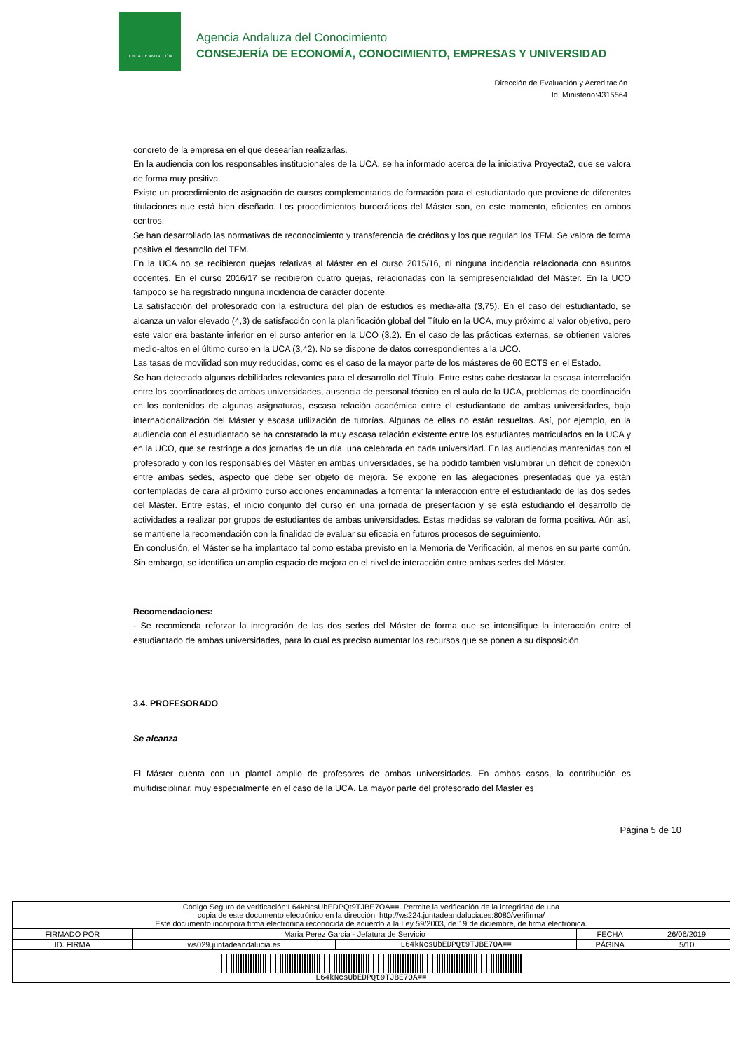JUNTA DE ANDALUCIA
Agencia Andaluza del Conocimiento
CONSEJERÍA DE ECONOMÍA, CONOCIMIENTO, EMPRESAS Y UNIVERSIDAD
Dirección de Evaluación y Acreditación
Id. Ministerio:4315564
concreto de la empresa en el que desearían realizarlas.
En la audiencia con los responsables institucionales de la UCA, se ha informado acerca de la iniciativa Proyecta2, que se valora de forma muy positiva.
Existe un procedimiento de asignación de cursos complementarios de formación para el estudiantado que proviene de diferentes titulaciones que está bien diseñado. Los procedimientos burocráticos del Máster son, en este momento, eficientes en ambos centros.
Se han desarrollado las normativas de reconocimiento y transferencia de créditos y los que regulan los TFM. Se valora de forma positiva el desarrollo del TFM.
En la UCA no se recibieron quejas relativas al Máster en el curso 2015/16, ni ninguna incidencia relacionada con asuntos docentes. En el curso 2016/17 se recibieron cuatro quejas, relacionadas con la semipresencialidad del Máster. En la UCO tampoco se ha registrado ninguna incidencia de carácter docente.
La satisfacción del profesorado con la estructura del plan de estudios es media-alta (3,75). En el caso del estudiantado, se alcanza un valor elevado (4,3) de satisfacción con la planificación global del Título en la UCA, muy próximo al valor objetivo, pero este valor era bastante inferior en el curso anterior en la UCO (3,2). En el caso de las prácticas externas, se obtienen valores medio-altos en el último curso en la UCA (3,42). No se dispone de datos correspondientes a la UCO.
Las tasas de movilidad son muy reducidas, como es el caso de la mayor parte de los másteres de 60 ECTS en el Estado.
Se han detectado algunas debilidades relevantes para el desarrollo del Título. Entre estas cabe destacar la escasa interrelación entre los coordinadores de ambas universidades, ausencia de personal técnico en el aula de la UCA, problemas de coordinación en los contenidos de algunas asignaturas, escasa relación académica entre el estudiantado de ambas universidades, baja internacionalización del Máster y escasa utilización de tutorías. Algunas de ellas no están resueltas. Así, por ejemplo, en la audiencia con el estudiantado se ha constatado la muy escasa relación existente entre los estudiantes matriculados en la UCA y en la UCO, que se restringe a dos jornadas de un día, una celebrada en cada universidad. En las audiencias mantenidas con el profesorado y con los responsables del Máster en ambas universidades, se ha podido también vislumbrar un déficit de conexión entre ambas sedes, aspecto que debe ser objeto de mejora. Se expone en las alegaciones presentadas que ya están contempladas de cara al próximo curso acciones encaminadas a fomentar la interacción entre el estudiantado de las dos sedes del Máster. Entre estas, el inicio conjunto del curso en una jornada de presentación y se está estudiando el desarrollo de actividades a realizar por grupos de estudiantes de ambas universidades. Estas medidas se valoran de forma positiva. Aún así, se mantiene la recomendación con la finalidad de evaluar su eficacia en futuros procesos de seguimiento.
En conclusión, el Máster se ha implantado tal como estaba previsto en la Memoria de Verificación, al menos en su parte común. Sin embargo, se identifica un amplio espacio de mejora en el nivel de interacción entre ambas sedes del Máster.
Recomendaciones:
- Se recomienda reforzar la integración de las dos sedes del Máster de forma que se intensifique la interacción entre el estudiantado de ambas universidades, para lo cual es preciso aumentar los recursos que se ponen a su disposición.
3.4. PROFESORADO
Se alcanza
El Máster cuenta con un plantel amplio de profesores de ambas universidades. En ambos casos, la contribución es multidisciplinar, muy especialmente en el caso de la UCA. La mayor parte del profesorado del Máster es
Página 5 de 10
| Código Seguro de verificación:L64kNcsUbEDPQt9TJBE7OA==. Permite la verificación de la integridad de una copia de este documento electrónico en la dirección: http://ws224.juntadeandalucia.es:8080/verifirma/ Este documento incorpora firma electrónica reconocida de acuerdo a la Ley 59/2003, de 19 de diciembre, de firma electrónica. | | | | |
| FIRMADO POR | Maria Perez Garcia - Jefatura de Servicio | | FECHA | 26/06/2019 |
| ID. FIRMA | ws029.juntadeandalucia.es | L64kNcsUbEDPQt9TJBE7OA== | PÁGINA | 5/10 |
| L64kNcsUbEDPQt9TJBE7OA== | | | | |